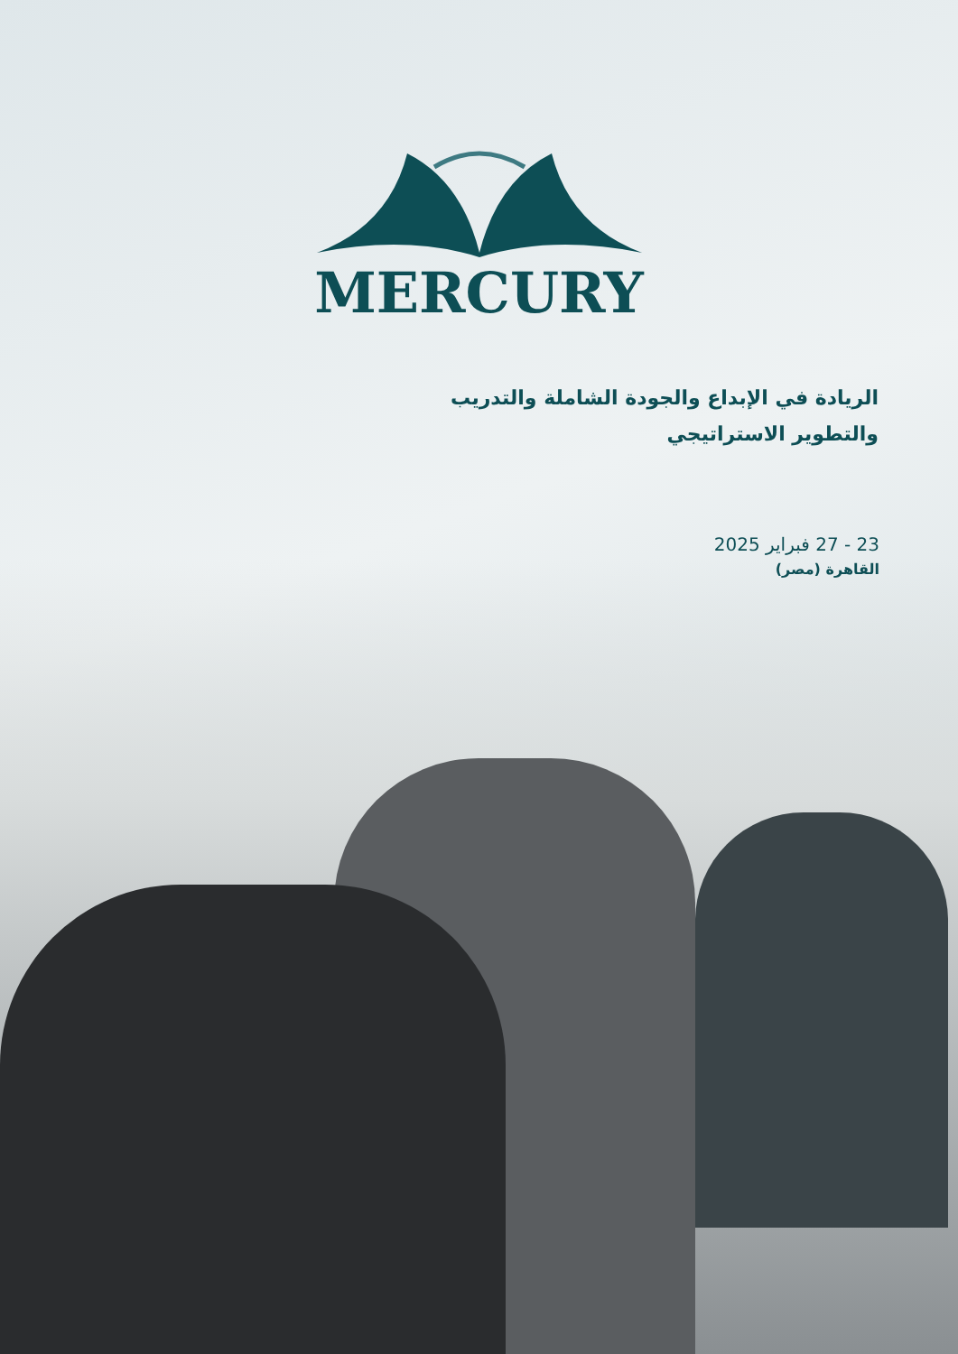MERCURY
الريادة في الإبداع والجودة الشاملة والتدريب والتطوير الاستراتيجي
23 - 27 فبراير 2025
القاهرة (مصر)